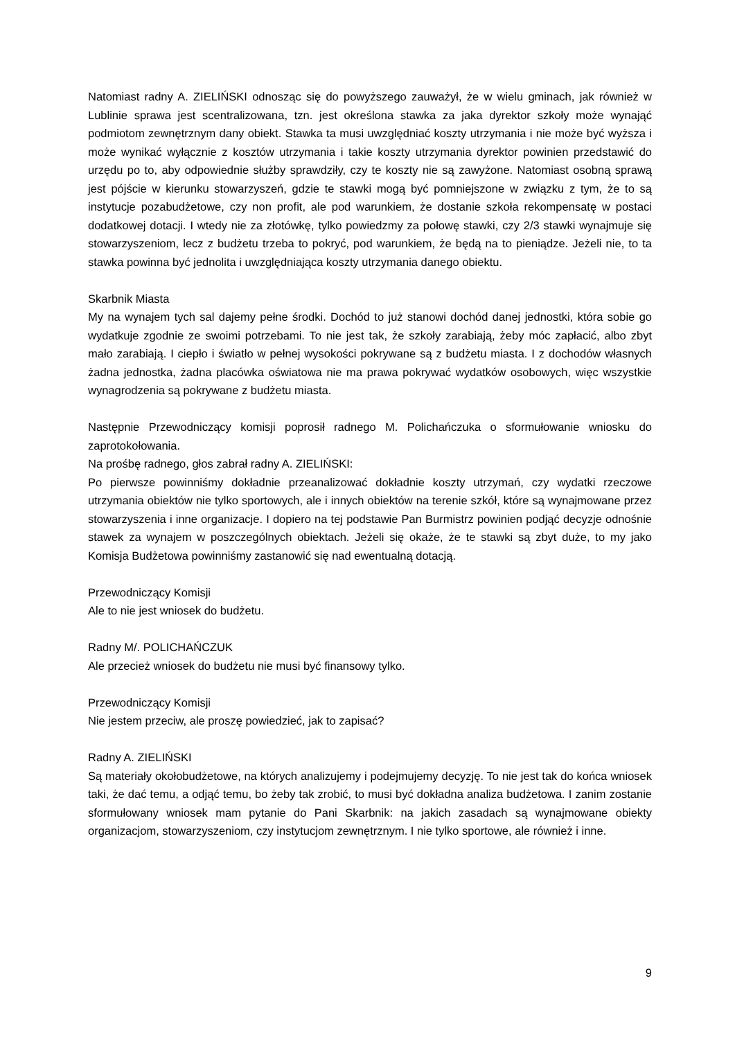Natomiast radny A. ZIELIŃSKI odnosząc się do powyższego zauważył, że w wielu gminach, jak również w Lublinie sprawa jest scentralizowana, tzn. jest określona stawka za jaka dyrektor szkoły może wynająć podmiotom zewnętrznym dany obiekt. Stawka ta musi uwzględniać koszty utrzymania i nie może być wyższa i może wynikać wyłącznie z kosztów utrzymania i takie koszty utrzymania dyrektor powinien przedstawić do urzędu po to, aby odpowiednie służby sprawdziły, czy te koszty nie są zawyżone. Natomiast osobną sprawą jest pójście w kierunku stowarzyszeń, gdzie te stawki mogą być pomniejszone w związku z tym, że to są instytucje pozabudżetowe, czy non profit, ale pod warunkiem, że dostanie szkoła rekompensatę w postaci dodatkowej dotacji. I wtedy nie za złotówkę, tylko powiedzmy za połowę stawki, czy 2/3 stawki wynajmuje się stowarzyszeniom, lecz z budżetu trzeba to pokryć, pod warunkiem, że będą na to pieniądze. Jeżeli nie, to ta stawka powinna być jednolita i uwzględniająca koszty utrzymania danego obiektu.
Skarbnik Miasta
My na wynajem tych sal dajemy pełne środki. Dochód to już stanowi dochód danej jednostki, która sobie go wydatkuje zgodnie ze swoimi potrzebami. To nie jest tak, że szkoły zarabiają, żeby móc zapłacić, albo zbyt mało zarabiają. I ciepło i światło w pełnej wysokości pokrywane są z budżetu miasta. I z dochodów własnych żadna jednostka, żadna placówka oświatowa nie ma prawa pokrywać wydatków osobowych, więc wszystkie wynagrodzenia są pokrywane z budżetu miasta.
Następnie Przewodniczący komisji poprosił radnego M. Polichańczuka o sformułowanie wniosku do zaprotokołowania.
Na prośbę radnego, głos zabrał radny A. ZIELIŃSKI:
Po pierwsze powinniśmy dokładnie przeanalizować dokładnie koszty utrzymań, czy wydatki rzeczowe utrzymania obiektów nie tylko sportowych, ale i innych obiektów na terenie szkół, które są wynajmowane przez stowarzyszenia i inne organizacje. I dopiero na tej podstawie Pan Burmistrz powinien podjąć decyzje odnośnie stawek za wynajem w poszczególnych obiektach. Jeżeli się okaże, że te stawki są zbyt duże, to my jako Komisja Budżetowa powinniśmy zastanowić się nad ewentualną dotacją.
Przewodniczący Komisji
Ale to nie jest wniosek do budżetu.
Radny M/. POLICHAŃCZUK
Ale przecież wniosek do budżetu nie musi być finansowy tylko.
Przewodniczący Komisji
Nie jestem przeciw, ale proszę powiedzieć, jak to zapisać?
Radny A. ZIELIŃSKI
Są materiały okołobudżetowe, na których analizujemy i podejmujemy decyzję. To nie jest tak do końca wniosek taki, że dać temu, a odjąć temu, bo żeby tak zrobić, to musi być dokładna analiza budżetowa. I zanim zostanie sformułowany wniosek mam pytanie do Pani Skarbnik: na jakich zasadach są wynajmowane obiekty organizacjom, stowarzyszeniom, czy instytucjom zewnętrznym. I nie tylko sportowe, ale również i inne.
9